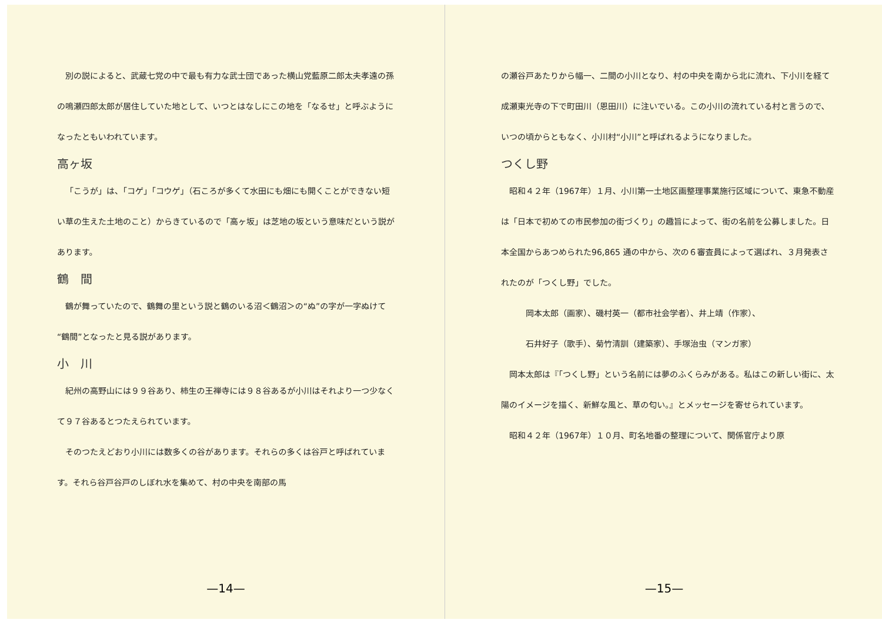別の説によると、武蔵七党の中で最も有力な武士団であった横山党藍原二郎太夫孝遠の孫の鳴瀬四郎太郎が居住していた地として、いつとはなしにこの地を「なるせ」と呼ぶようになったともいわれています。
高ヶ坂
「こうが」は、「コゲ」「コウゲ」（石ころが多くて水田にも畑にも開くことができない短い草の生えた土地のこと）からきているので「高ヶ坂」は芝地の坂という意味だという説があります。
鶴　間
鶴が舞っていたので、鶴舞の里という説と鶴のいる沼＜鶴沼＞の“ぬ”の字が一字ぬけて“鶴間”となったと見る説があります。
小　川
紀州の高野山には９９谷あり、柿生の王禅寺には９８谷あるが小川はそれより一つ少なくて９７谷あるとつたえられています。
そのつたえどおり小川には数多くの谷があります。それらの多くは谷戸と呼ばれています。それら谷戸谷戸のしぼれ水を集めて、村の中央を南部の馬
—14—
の瀬谷戸あたりから幅一、二間の小川となり、村の中央を南から北に流れ、下小川を経て成瀬東光寺の下で町田川（恩田川）に注いでいる。この小川の流れている村と言うので、いつの頃からともなく、小川村“小川”と呼ばれるようになりました。
つくし野
昭和４２年（1967年）１月、小川第一土地区画整理事業施行区域について、東急不動産は「日本で初めての市民参加の街づくり」の趣旨によって、街の名前を公募しました。日本全国からあつめられた96,865 通の中から、次の６審査員によって選ばれ、３月発表されたのが「つくし野」でした。
岡本太郎（画家）、磯村英一（都市社会学者）、井上靖（作家）、
石井好子（歌手）、菊竹清訓（建築家）、手塚治虫（マンガ家）
岡本太郎は『「つくし野」という名前には夢のふくらみがある。私はこの新しい街に、太陽のイメージを描く、新鮮な風と、草の匂い。』とメッセージを寄せられています。
昭和４２年（1967年）１０月、町名地番の整理について、関係官庁より原
—15—